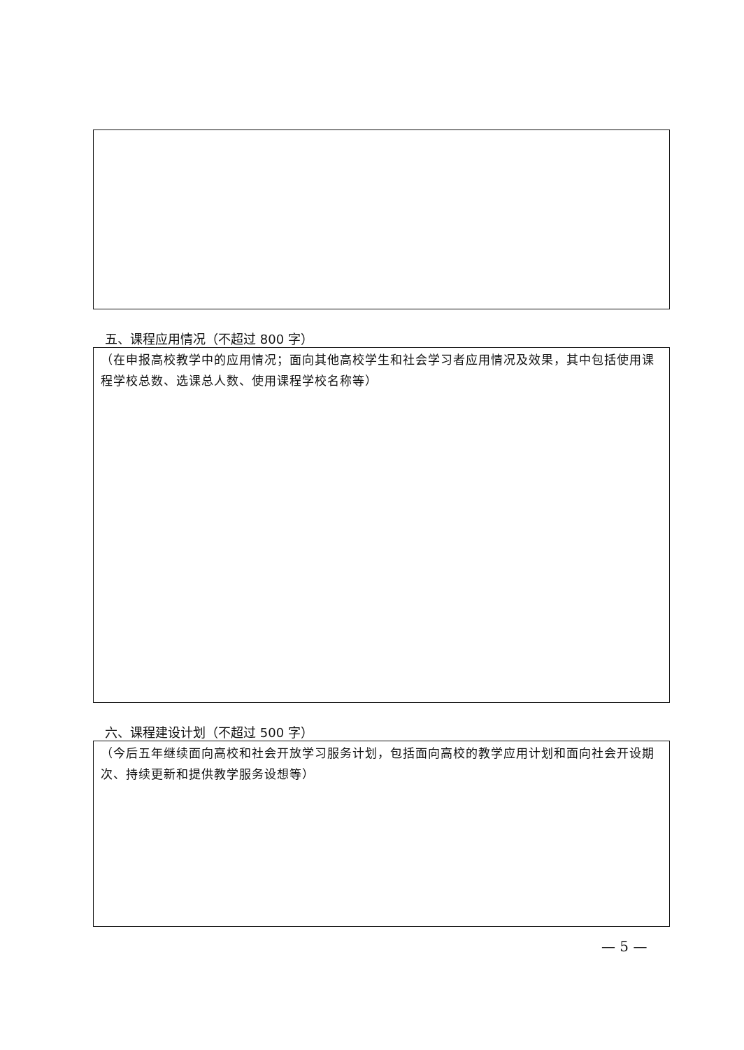五、课程应用情况（不超过 800 字）
（在申报高校教学中的应用情况；面向其他高校学生和社会学习者应用情况及效果，其中包括使用课程学校总数、选课总人数、使用课程学校名称等）
六、课程建设计划（不超过 500 字）
（今后五年继续面向高校和社会开放学习服务计划，包括面向高校的教学应用计划和面向社会开设期次、持续更新和提供教学服务设想等）
— 5 —